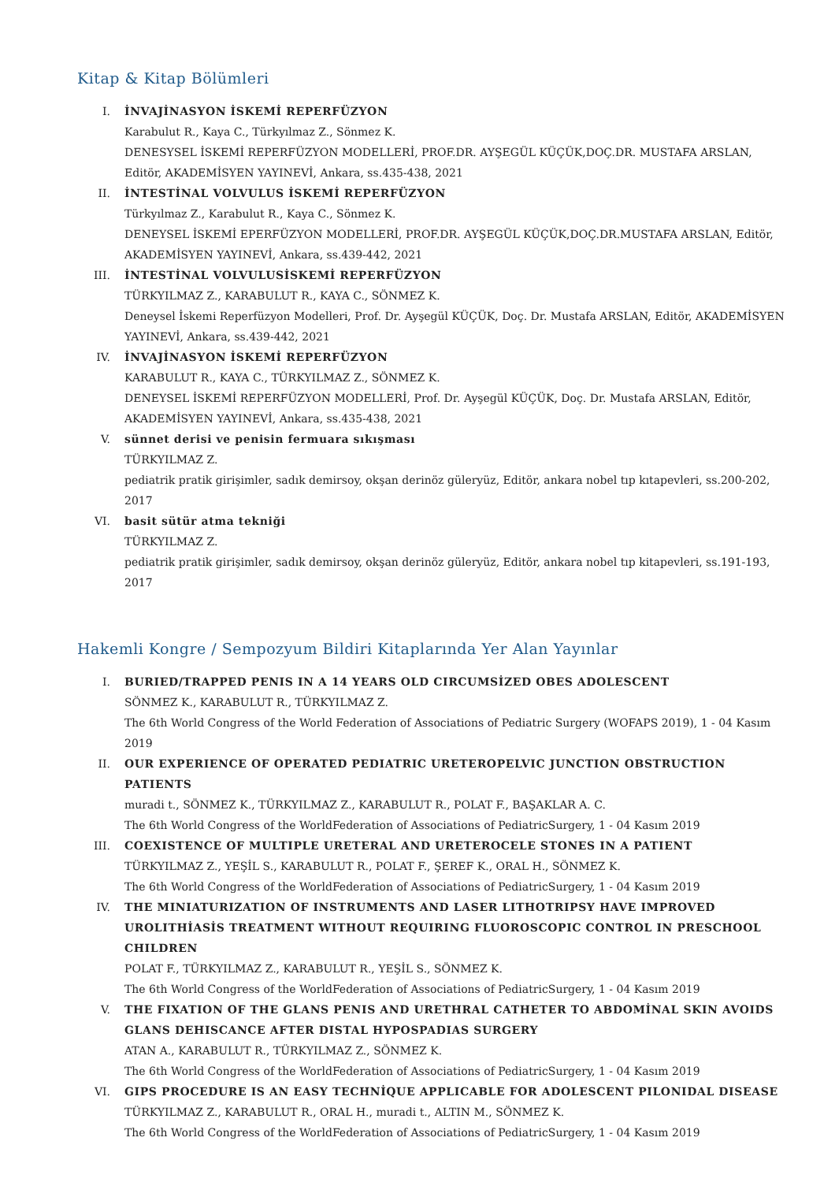Kitap & Kitap Bölümleri
I. İNVAJİNASYON İSKEMİ REPERFÜZYON
Karabulut R., Kaya C., Türkyılmaz Z., Sönmez K.
DENESYSEL İSKEMİ REPERFÜZYON MODELLERİ, PROF.DR. AYŞEGÜL KÜÇÜK,DOÇ.DR. MUSTAFA ARSLAN, Editör, AKADEMİSYEN YAYINEVİ, Ankara, ss.435-438, 2021
II. İNTESTİNAL VOLVULUS İSKEMİ REPERFÜZYON
Türkyılmaz Z., Karabulut R., Kaya C., Sönmez K.
DENEYSEL İSKEMİ EPERFÜZYON MODELLERİ, PROF.DR. AYŞEGÜL KÜÇÜK,DOÇ.DR.MUSTAFA ARSLAN, Editör, AKADEMİSYEN YAYINEVİ, Ankara, ss.439-442, 2021
III. İNTESTİNAL VOLVULUSİSKEMİ REPERFÜZYON
TÜRKYILMAZ Z., KARABULUT R., KAYA C., SÖNMEZ K.
Deneysel İskemi Reperfüzyon Modelleri, Prof. Dr. Ayşegül KÜÇÜK, Doç. Dr. Mustafa ARSLAN, Editör, AKADEMİSYEN YAYINEVİ, Ankara, ss.439-442, 2021
IV. İNVAJİNASYON İSKEMİ REPERFÜZYON
KARABULUT R., KAYA C., TÜRKYILMAZ Z., SÖNMEZ K.
DENEYSEL İSKEMİ REPERFÜZYON MODELLERİ, Prof. Dr. Ayşegül KÜÇÜK, Doç. Dr. Mustafa ARSLAN, Editör, AKADEMİSYEN YAYINEVİ, Ankara, ss.435-438, 2021
V. sünnet derisi ve penisin fermuara sıkışması
TÜRKYILMAZ Z.
pediatrik pratik girişimler, sadık demirsoy, okşan derinöz güleryüz, Editör, ankara nobel tıp kıtapevleri, ss.200-202, 2017
VI. basit sütür atma tekniği
TÜRKYILMAZ Z.
pediatrik pratik girişimler, sadık demirsoy, okşan derinöz güleryüz, Editör, ankara nobel tıp kitapevleri, ss.191-193, 2017
Hakemli Kongre / Sempozyum Bildiri Kitaplarında Yer Alan Yayınlar
I. BURIED/TRAPPED PENIS IN A 14 YEARS OLD CIRCUMSİZED OBES ADOLESCENT
SÖNMEZ K., KARABULUT R., TÜRKYILMAZ Z.
The 6th World Congress of the World Federation of Associations of Pediatric Surgery (WOFAPS 2019), 1 - 04 Kasım 2019
II. OUR EXPERIENCE OF OPERATED PEDIATRIC URETEROPELVIC JUNCTION OBSTRUCTION PATIENTS
muradi t., SÖNMEZ K., TÜRKYILMAZ Z., KARABULUT R., POLAT F., BAŞAKLAR A. C.
The 6th World Congress of the WorldFederation of Associations of PediatricSurgery, 1 - 04 Kasım 2019
III. COEXISTENCE OF MULTIPLE URETERAL AND URETEROCELE STONES IN A PATIENT
TÜRKYILMAZ Z., YEŞİL S., KARABULUT R., POLAT F., ŞEREF K., ORAL H., SÖNMEZ K.
The 6th World Congress of the WorldFederation of Associations of PediatricSurgery, 1 - 04 Kasım 2019
IV. THE MINIATURIZATION OF INSTRUMENTS AND LASER LITHOTRIPSY HAVE IMPROVED UROLITHİASİS TREATMENT WITHOUT REQUIRING FLUOROSCOPIC CONTROL IN PRESCHOOL CHILDREN
POLAT F., TÜRKYILMAZ Z., KARABULUT R., YEŞİL S., SÖNMEZ K.
The 6th World Congress of the WorldFederation of Associations of PediatricSurgery, 1 - 04 Kasım 2019
V. THE FIXATION OF THE GLANS PENIS AND URETHRAL CATHETER TO ABDOMİNAL SKIN AVOIDS GLANS DEHISCANCE AFTER DISTAL HYPOSPADIAS SURGERY
ATAN A., KARABULUT R., TÜRKYILMAZ Z., SÖNMEZ K.
The 6th World Congress of the WorldFederation of Associations of PediatricSurgery, 1 - 04 Kasım 2019
VI. GIPS PROCEDURE IS AN EASY TECHNİQUE APPLICABLE FOR ADOLESCENT PILONIDAL DISEASE
TÜRKYILMAZ Z., KARABULUT R., ORAL H., muradi t., ALTIN M., SÖNMEZ K.
The 6th World Congress of the WorldFederation of Associations of PediatricSurgery, 1 - 04 Kasım 2019